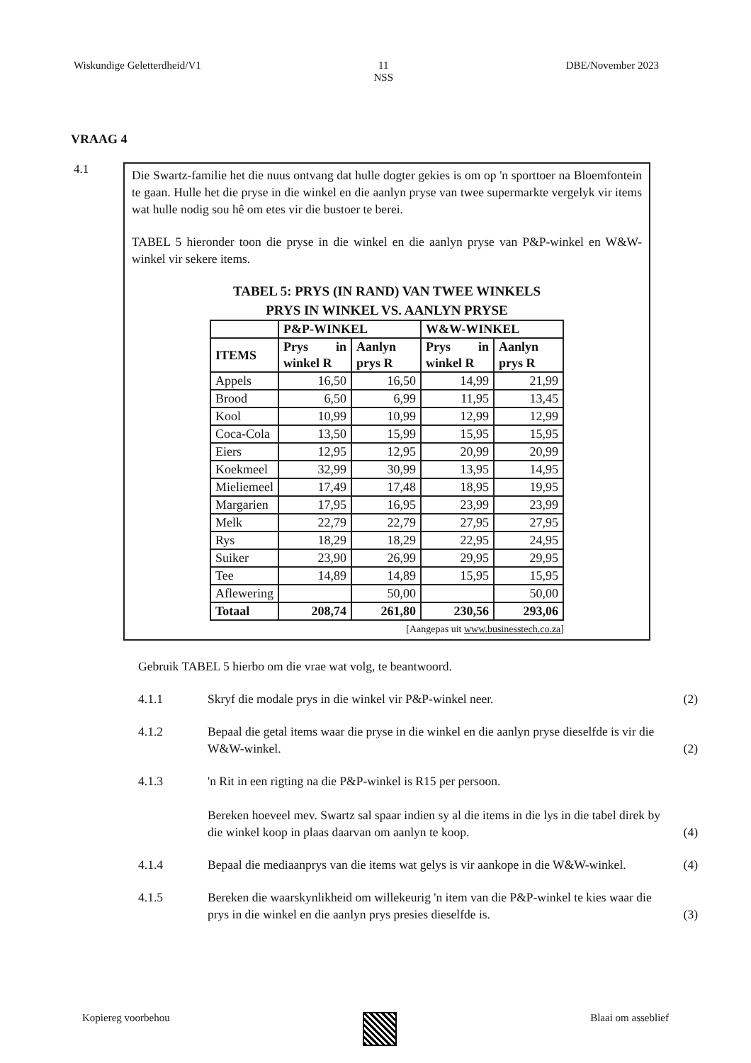Wiskundige Geletterdheid/V1 11
NSS DBE/November 2023
VRAAG 4
4.1
Die Swartz-familie het die nuus ontvang dat hulle dogter gekies is om op 'n sporttoer na Bloemfontein te gaan. Hulle het die pryse in die winkel en die aanlyn pryse van twee supermarkte vergelyk vir items wat hulle nodig sou hê om etes vir die bustoer te berei.
TABEL 5 hieronder toon die pryse in die winkel en die aanlyn pryse van P&P-winkel en W&W-winkel vir sekere items.
TABEL 5: PRYS (IN RAND) VAN TWEE WINKELS
PRYS IN WINKEL VS. AANLYN PRYSE
| | P&P-WINKEL | | W&W-WINKEL | |
| --- | --- | --- | --- | --- |
| ITEMS | Prys in winkel R | Aanlyn prys R | Prys in winkel R | Aanlyn prys R |
| Appels | 16,50 | 16,50 | 14,99 | 21,99 |
| Brood | 6,50 | 6,99 | 11,95 | 13,45 |
| Kool | 10,99 | 10,99 | 12,99 | 12,99 |
| Coca-Cola | 13,50 | 15,99 | 15,95 | 15,95 |
| Eiers | 12,95 | 12,95 | 20,99 | 20,99 |
| Koekmeel | 32,99 | 30,99 | 13,95 | 14,95 |
| Mieliemeel | 17,49 | 17,48 | 18,95 | 19,95 |
| Margarien | 17,95 | 16,95 | 23,99 | 23,99 |
| Melk | 22,79 | 22,79 | 27,95 | 27,95 |
| Rys | 18,29 | 18,29 | 22,95 | 24,95 |
| Suiker | 23,90 | 26,99 | 29,95 | 29,95 |
| Tee | 14,89 | 14,89 | 15,95 | 15,95 |
| Aflewering | | 50,00 | | 50,00 |
| Totaal | 208,74 | 261,80 | 230,56 | 293,06 |
[Aangepas uit www.businesstech.co.za]
Gebruik TABEL 5 hierbo om die vrae wat volg, te beantwoord.
4.1.1 Skryf die modale prys in die winkel vir P&P-winkel neer. (2)
4.1.2 Bepaal die getal items waar die pryse in die winkel en die aanlyn pryse dieselfde is vir die W&W-winkel. (2)
4.1.3 'n Rit in een rigting na die P&P-winkel is R15 per persoon.
Bereken hoeveel mev. Swartz sal spaar indien sy al die items in die lys in die tabel direk by die winkel koop in plaas daarvan om aanlyn te koop. (4)
4.1.4 Bepaal die mediaanprys van die items wat gelys is vir aankope in die W&W-winkel. (4)
4.1.5 Bereken die waarskynlikheid om willekeurig 'n item van die P&P-winkel te kies waar die prys in die winkel en die aanlyn prys presies dieselfde is. (3)
Kopiereg voorbehou Blaai om asseblief